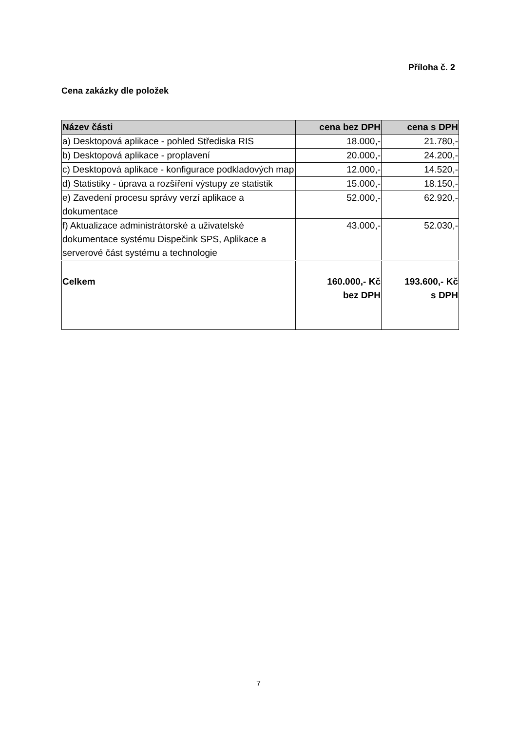Příloha č. 2
Cena zakázky dle položek
| Název části | cena bez DPH | cena s DPH |
| --- | --- | --- |
| a) Desktopová aplikace - pohled Střediska RIS | 18.000,- | 21.780,- |
| b) Desktopová aplikace - proplavení | 20.000,- | 24.200,- |
| c) Desktopová aplikace - konfigurace podkladových map | 12.000,- | 14.520,- |
| d) Statistiky - úprava a rozšíření výstupy ze statistik | 15.000,- | 18.150,- |
| e) Zavedení procesu správy verzí aplikace a dokumentace | 52.000,- | 62.920,- |
| f) Aktualizace administrátorské a uživatelské dokumentace systému Dispečink SPS, Aplikace a serverové část systému a technologie | 43.000,- | 52.030,- |
| Celkem | 160.000,- Kč bez DPH | 193.600,- Kč s DPH |
7